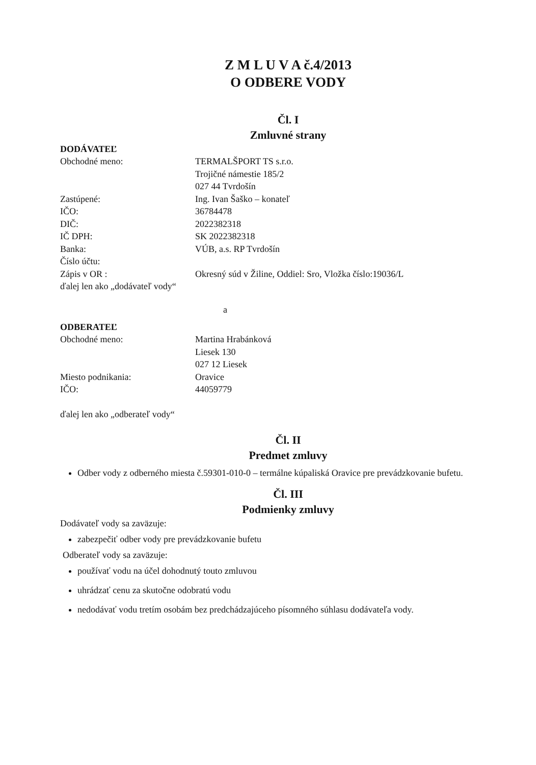Z M L U V A č.4/2013
O ODBERE VODY
Čl. I
Zmluvné strany
DODÁVATEĽ
| Obchodné meno: | TERMALŠPORT TS s.r.o. Trojičné námestie 185/2 027 44 Tvrdošín |
| Zastúpené: | Ing. Ivan Šaško – konateľ |
| IČO: | 36784478 |
| DIČ: | 2022382318 |
| IČ DPH: | SK 2022382318 |
| Banka: | VÚB, a.s. RP Tvrdošín |
| Číslo účtu: | |
| Zápis v OR : | Okresný súd v Žiline, Oddiel: Sro, Vložka číslo:19036/L |
ďalej len ako „dodávateľ vody“
a
ODBERATEĽ
| Obchodné meno: | Martina Hrabánková Liesek 130 027 12 Liesek |
| Miesto podnikania: | Oravice |
| IČO: | 44059779 |
ďalej len ako „odberateľ vody“
Čl. II
Predmet zmluvy
Odber vody z odberného miesta č.59301-010-0 – termálne kúpaliská Oravice pre prevádzkovanie bufetu.
Čl. III
Podmienky zmluvy
Dodávateľ vody sa zaväzuje:
zabezpečiť odber vody pre prevádzkovanie bufetu
Odberateľ vody sa zaväzuje:
používať vodu na účel dohodnutý touto zmluvou
uhrádzať cenu za skutočne odobratú vodu
nedodávať vodu tretím osobám bez predchádzajúceho písomného súhlasu dodávateľa vody.